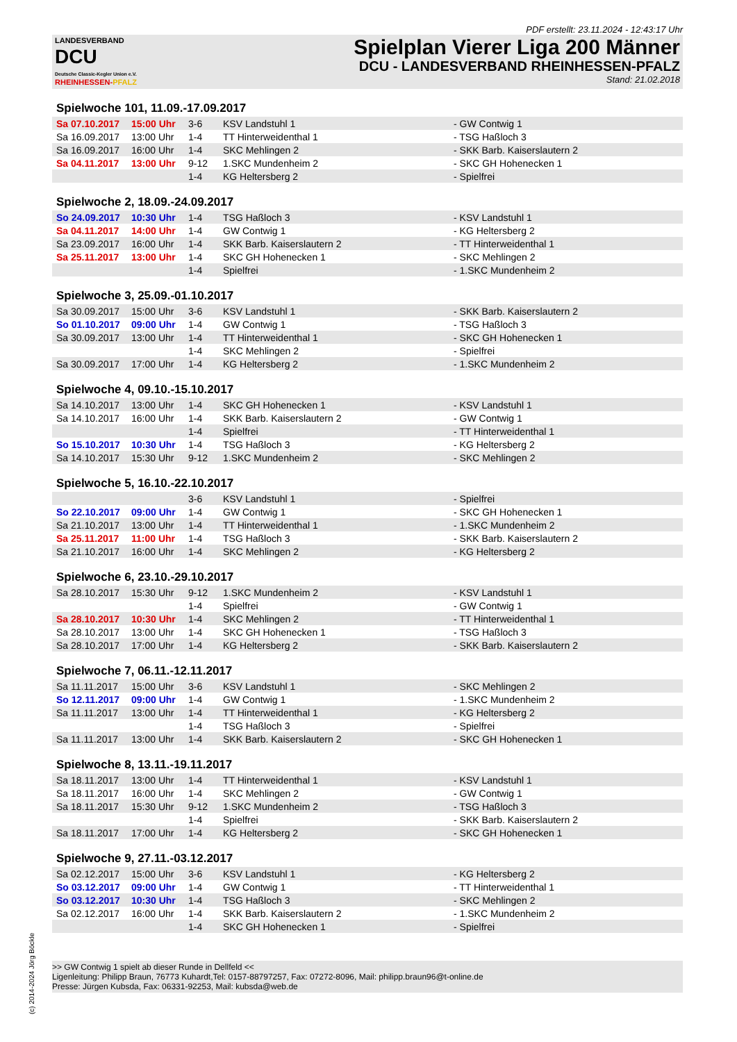PDF erstellt: 23.11.2024 - 12:43:17 Uhr
LANDESVERBAND
DCU
Deutsche Classic-Kegler Union e.V.
RHEINHESSEN-PFALZ
Spielplan Vierer Liga 200 Männer
DCU - LANDESVERBAND RHEINHESSEN-PFALZ
Stand: 21.02.2018
Spielwoche 101, 11.09.-17.09.2017
| Sa 07.10.2017 | 15:00 Uhr | 3-6 | KSV Landstuhl 1 | - GW Contwig 1 |
| Sa 16.09.2017 | 13:00 Uhr | 1-4 | TT Hinterweidenthal 1 | - TSG Haßloch 3 |
| Sa 16.09.2017 | 16:00 Uhr | 1-4 | SKC Mehlingen 2 | - SKK Barb. Kaiserslautern 2 |
| Sa 04.11.2017 | 13:00 Uhr | 9-12 | 1.SKC Mundenheim 2 | - SKC GH Hohenecken 1 |
| | | 1-4 | KG Heltersberg 2 | - Spielfrei |
Spielwoche 2, 18.09.-24.09.2017
| So 24.09.2017 | 10:30 Uhr | 1-4 | TSG Haßloch 3 | - KSV Landstuhl 1 |
| Sa 04.11.2017 | 14:00 Uhr | 1-4 | GW Contwig 1 | - KG Heltersberg 2 |
| Sa 23.09.2017 | 16:00 Uhr | 1-4 | SKK Barb. Kaiserslautern 2 | - TT Hinterweidenthal 1 |
| Sa 25.11.2017 | 13:00 Uhr | 1-4 | SKC GH Hohenecken 1 | - SKC Mehlingen 2 |
| | | 1-4 | Spielfrei | - 1.SKC Mundenheim 2 |
Spielwoche 3, 25.09.-01.10.2017
| Sa 30.09.2017 | 15:00 Uhr | 3-6 | KSV Landstuhl 1 | - SKK Barb. Kaiserslautern 2 |
| So 01.10.2017 | 09:00 Uhr | 1-4 | GW Contwig 1 | - TSG Haßloch 3 |
| Sa 30.09.2017 | 13:00 Uhr | 1-4 | TT Hinterweidenthal 1 | - SKC GH Hohenecken 1 |
| | | 1-4 | SKC Mehlingen 2 | - Spielfrei |
| Sa 30.09.2017 | 17:00 Uhr | 1-4 | KG Heltersberg 2 | - 1.SKC Mundenheim 2 |
Spielwoche 4, 09.10.-15.10.2017
| Sa 14.10.2017 | 13:00 Uhr | 1-4 | SKC GH Hohenecken 1 | - KSV Landstuhl 1 |
| Sa 14.10.2017 | 16:00 Uhr | 1-4 | SKK Barb. Kaiserslautern 2 | - GW Contwig 1 |
| | | 1-4 | Spielfrei | - TT Hinterweidenthal 1 |
| So 15.10.2017 | 10:30 Uhr | 1-4 | TSG Haßloch 3 | - KG Heltersberg 2 |
| Sa 14.10.2017 | 15:30 Uhr | 9-12 | 1.SKC Mundenheim 2 | - SKC Mehlingen 2 |
Spielwoche 5, 16.10.-22.10.2017
| | | 3-6 | KSV Landstuhl 1 | - Spielfrei |
| So 22.10.2017 | 09:00 Uhr | 1-4 | GW Contwig 1 | - SKC GH Hohenecken 1 |
| Sa 21.10.2017 | 13:00 Uhr | 1-4 | TT Hinterweidenthal 1 | - 1.SKC Mundenheim 2 |
| Sa 25.11.2017 | 11:00 Uhr | 1-4 | TSG Haßloch 3 | - SKK Barb. Kaiserslautern 2 |
| Sa 21.10.2017 | 16:00 Uhr | 1-4 | SKC Mehlingen 2 | - KG Heltersberg 2 |
Spielwoche 6, 23.10.-29.10.2017
| Sa 28.10.2017 | 15:30 Uhr | 9-12 | 1.SKC Mundenheim 2 | - KSV Landstuhl 1 |
| | | 1-4 | Spielfrei | - GW Contwig 1 |
| Sa 28.10.2017 | 10:30 Uhr | 1-4 | SKC Mehlingen 2 | - TT Hinterweidenthal 1 |
| Sa 28.10.2017 | 13:00 Uhr | 1-4 | SKC GH Hohenecken 1 | - TSG Haßloch 3 |
| Sa 28.10.2017 | 17:00 Uhr | 1-4 | KG Heltersberg 2 | - SKK Barb. Kaiserslautern 2 |
Spielwoche 7, 06.11.-12.11.2017
| Sa 11.11.2017 | 15:00 Uhr | 3-6 | KSV Landstuhl 1 | - SKC Mehlingen 2 |
| So 12.11.2017 | 09:00 Uhr | 1-4 | GW Contwig 1 | - 1.SKC Mundenheim 2 |
| Sa 11.11.2017 | 13:00 Uhr | 1-4 | TT Hinterweidenthal 1 | - KG Heltersberg 2 |
| | | 1-4 | TSG Haßloch 3 | - Spielfrei |
| Sa 11.11.2017 | 13:00 Uhr | 1-4 | SKK Barb. Kaiserslautern 2 | - SKC GH Hohenecken 1 |
Spielwoche 8, 13.11.-19.11.2017
| Sa 18.11.2017 | 13:00 Uhr | 1-4 | TT Hinterweidenthal 1 | - KSV Landstuhl 1 |
| Sa 18.11.2017 | 16:00 Uhr | 1-4 | SKC Mehlingen 2 | - GW Contwig 1 |
| Sa 18.11.2017 | 15:30 Uhr | 9-12 | 1.SKC Mundenheim 2 | - TSG Haßloch 3 |
| | | 1-4 | Spielfrei | - SKK Barb. Kaiserslautern 2 |
| Sa 18.11.2017 | 17:00 Uhr | 1-4 | KG Heltersberg 2 | - SKC GH Hohenecken 1 |
Spielwoche 9, 27.11.-03.12.2017
| Sa 02.12.2017 | 15:00 Uhr | 3-6 | KSV Landstuhl 1 | - KG Heltersberg 2 |
| So 03.12.2017 | 09:00 Uhr | 1-4 | GW Contwig 1 | - TT Hinterweidenthal 1 |
| So 03.12.2017 | 10:30 Uhr | 1-4 | TSG Haßloch 3 | - SKC Mehlingen 2 |
| Sa 02.12.2017 | 16:00 Uhr | 1-4 | SKK Barb. Kaiserslautern 2 | - 1.SKC Mundenheim 2 |
| | | 1-4 | SKC GH Hohenecken 1 | - Spielfrei |
>> GW Contwig 1 spielt ab dieser Runde in Dellfeld <<
Ligenleitung: Philipp Braun, 76773 Kuhardt,Tel: 0157-88797257, Fax: 07272-8096, Mail: philipp.braun96@t-online.de
Presse: Jürgen Kubsda, Fax: 06331-92253, Mail: kubsda@web.de
(c) 2014-2024 Jörg Böckle